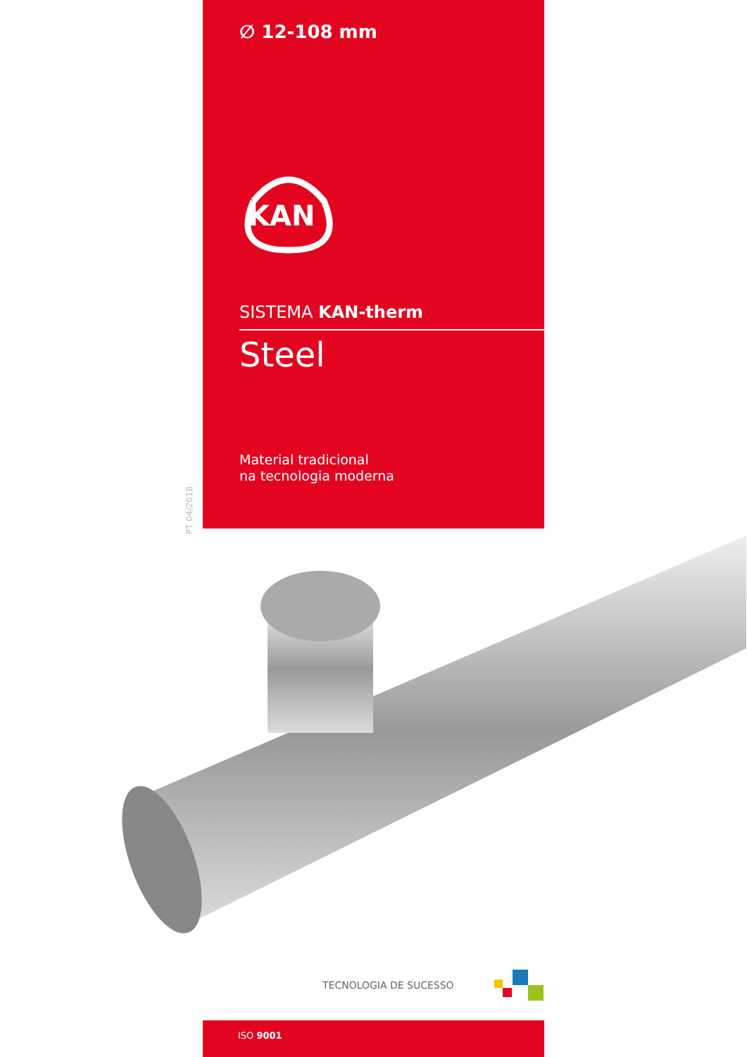PT 04/2018
∅ 12-108 mm
KAN
SISTEMA KAN-therm
Steel
Material tradicional
na tecnologia moderna
TECNOLOGIA DE SUCESSO
ISO 9001